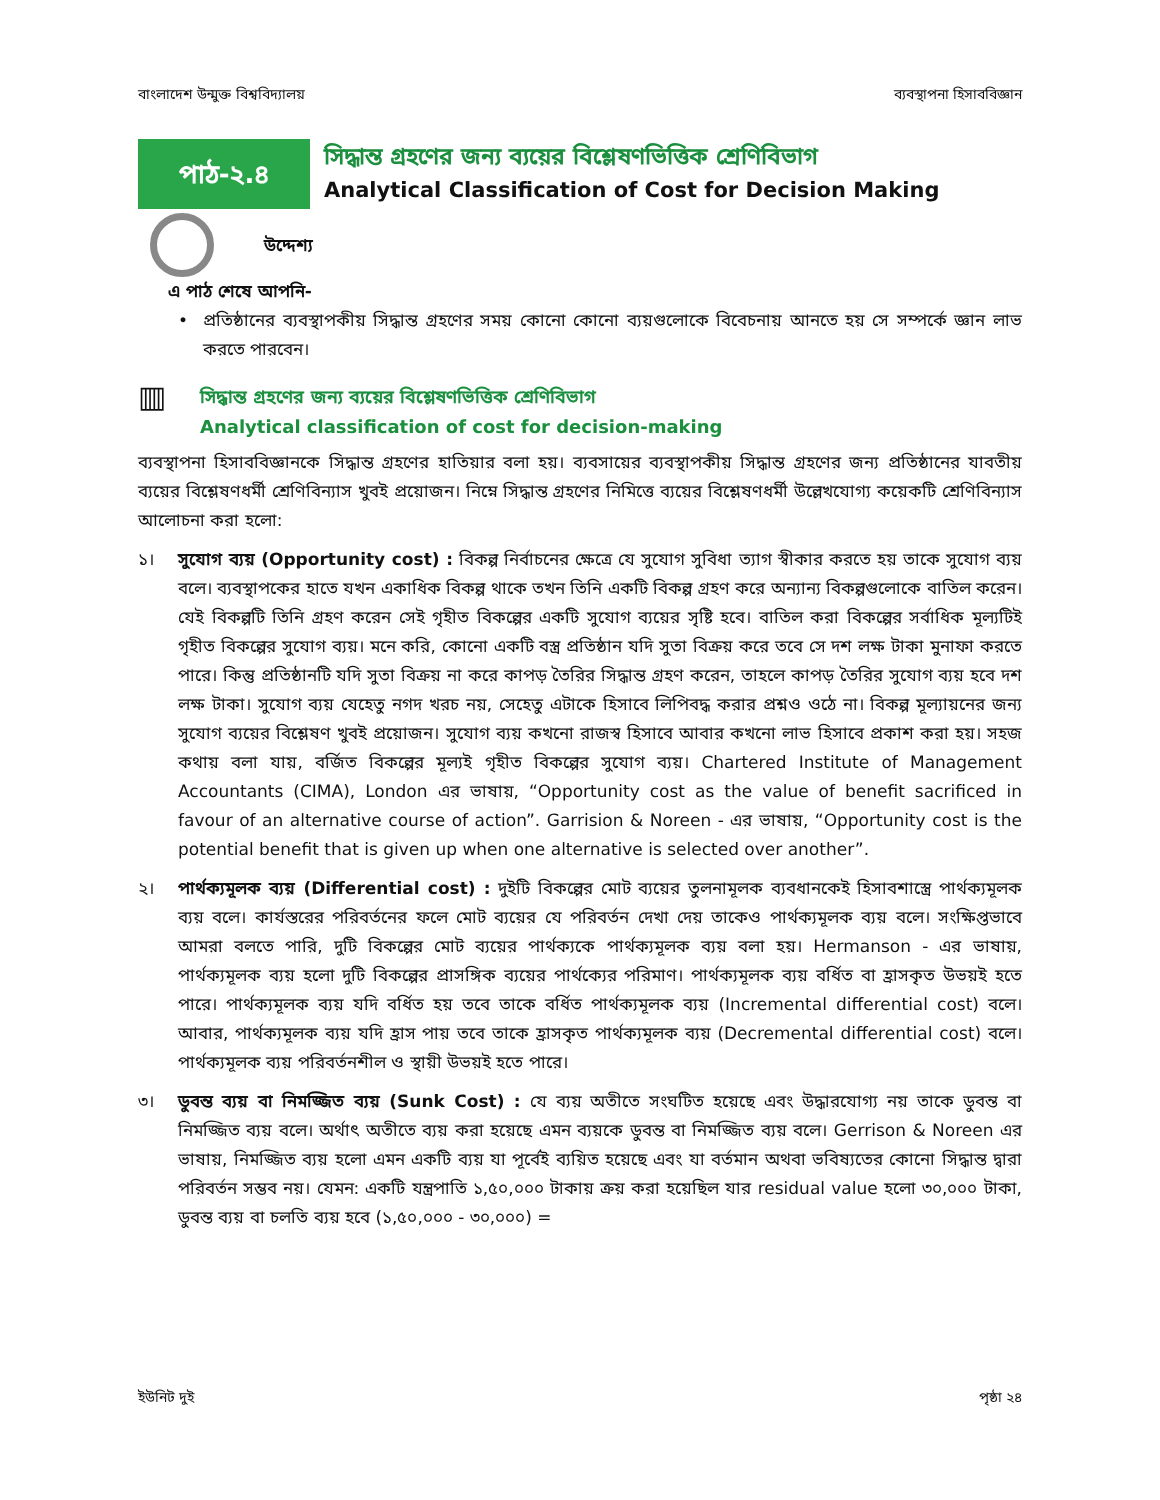বাংলাদেশ উন্মুক্ত বিশ্ববিদ্যালয় ব্যবস্থাপনা হিসাববিজ্ঞান
পাঠ-২.৪
সিদ্ধান্ত গ্রহণের জন্য ব্যয়ের বিশ্লেষণভিত্তিক শ্রেণিবিভাগ
Analytical Classification of Cost for Decision Making
উদ্দেশ্য
এ পাঠ শেষে আপনি-
• প্রতিষ্ঠানের ব্যবস্থাপকীয় সিদ্ধান্ত গ্রহণের সময় কোনো কোনো ব্যয়গুলোকে বিবেচনায় আনতে হয় সে সম্পর্কে জ্ঞান লাভ করতে পারবেন।
▥
সিদ্ধান্ত গ্রহণের জন্য ব্যয়ের বিশ্লেষণভিত্তিক শ্রেণিবিভাগ
Analytical classification of cost for decision-making
ব্যবস্থাপনা হিসাববিজ্ঞানকে সিদ্ধান্ত গ্রহণের হাতিয়ার বলা হয়। ব্যবসায়ের ব্যবস্থাপকীয় সিদ্ধান্ত গ্রহণের জন্য প্রতিষ্ঠানের যাবতীয় ব্যয়ের বিশ্লেষণধর্মী শ্রেণিবিন্যাস খুবই প্রয়োজন। নিম্নে সিদ্ধান্ত গ্রহণের নিমিত্তে ব্যয়ের বিশ্লেষণধর্মী উল্লেখযোগ্য কয়েকটি শ্রেণিবিন্যাস আলোচনা করা হলো:
১। সুযোগ ব্যয় (Opportunity cost) : বিকল্প নির্বাচনের ক্ষেত্রে যে সুযোগ সুবিধা ত্যাগ স্বীকার করতে হয় তাকে সুযোগ ব্যয় বলে। ব্যবস্থাপকের হাতে যখন একাধিক বিকল্প থাকে তখন তিনি একটি বিকল্প গ্রহণ করে অন্যান্য বিকল্পগুলোকে বাতিল করেন। যেই বিকল্পটি তিনি গ্রহণ করেন সেই গৃহীত বিকল্পের একটি সুযোগ ব্যয়ের সৃষ্টি হবে। বাতিল করা বিকল্পের সর্বাধিক মূল্যটিই গৃহীত বিকল্পের সুযোগ ব্যয়। মনে করি, কোনো একটি বস্ত্র প্রতিষ্ঠান যদি সুতা বিক্রয় করে তবে সে দশ লক্ষ টাকা মুনাফা করতে পারে। কিন্তু প্রতিষ্ঠানটি যদি সুতা বিক্রয় না করে কাপড় তৈরির সিদ্ধান্ত গ্রহণ করেন, তাহলে কাপড় তৈরির সুযোগ ব্যয় হবে দশ লক্ষ টাকা। সুযোগ ব্যয় যেহেতু নগদ খরচ নয়, সেহেতু এটাকে হিসাবে লিপিবদ্ধ করার প্রশ্নও ওঠে না। বিকল্প মূল্যায়নের জন্য সুযোগ ব্যয়ের বিশ্লেষণ খুবই প্রয়োজন। সুযোগ ব্যয় কখনো রাজস্ব হিসাবে আবার কখনো লাভ হিসাবে প্রকাশ করা হয়। সহজ কথায় বলা যায়, বর্জিত বিকল্পের মূল্যই গৃহীত বিকল্পের সুযোগ ব্যয়। Chartered Institute of Management Accountants (CIMA), London এর ভাষায়, “Opportunity cost as the value of benefit sacrificed in favour of an alternative course of action”. Garrision & Noreen - এর ভাষায়, “Opportunity cost is the potential benefit that is given up when one alternative is selected over another”.
২। পার্থক্যমূলক ব্যয় (Differential cost) : দুইটি বিকল্পের মোট ব্যয়ের তুলনামূলক ব্যবধানকেই হিসাবশাস্ত্রে পার্থক্যমূলক ব্যয় বলে। কার্যস্তরের পরিবর্তনের ফলে মোট ব্যয়ের যে পরিবর্তন দেখা দেয় তাকেও পার্থক্যমূলক ব্যয় বলে। সংক্ষিপ্তভাবে আমরা বলতে পারি, দুটি বিকল্পের মোট ব্যয়ের পার্থক্যকে পার্থক্যমূলক ব্যয় বলা হয়। Hermanson - এর ভাষায়, পার্থক্যমূলক ব্যয় হলো দুটি বিকল্পের প্রাসঙ্গিক ব্যয়ের পার্থক্যের পরিমাণ। পার্থক্যমূলক ব্যয় বর্ধিত বা হ্রাসকৃত উভয়ই হতে পারে। পার্থক্যমূলক ব্যয় যদি বর্ধিত হয় তবে তাকে বর্ধিত পার্থক্যমূলক ব্যয় (Incremental differential cost) বলে। আবার, পার্থক্যমূলক ব্যয় যদি হ্রাস পায় তবে তাকে হ্রাসকৃত পার্থক্যমূলক ব্যয় (Decremental differential cost) বলে। পার্থক্যমূলক ব্যয় পরিবর্তনশীল ও স্থায়ী উভয়ই হতে পারে।
৩। ডুবন্ত ব্যয় বা নিমজ্জিত ব্যয় (Sunk Cost) : যে ব্যয় অতীতে সংঘটিত হয়েছে এবং উদ্ধারযোগ্য নয় তাকে ডুবন্ত বা নিমজ্জিত ব্যয় বলে। অর্থাৎ অতীতে ব্যয় করা হয়েছে এমন ব্যয়কে ডুবন্ত বা নিমজ্জিত ব্যয় বলে। Gerrison & Noreen এর ভাষায়, নিমজ্জিত ব্যয় হলো এমন একটি ব্যয় যা পূর্বেই ব্যয়িত হয়েছে এবং যা বর্তমান অথবা ভবিষ্যতের কোনো সিদ্ধান্ত দ্বারা পরিবর্তন সম্ভব নয়। যেমন: একটি যন্ত্রপাতি ১,৫০,০০০ টাকায় ক্রয় করা হয়েছিল যার residual value হলো ৩০,০০০ টাকা, ডুবন্ত ব্যয় বা চলতি ব্যয় হবে (১,৫০,০০০ - ৩০,০০০) =
ইউনিট দুই পৃষ্ঠা ২৪